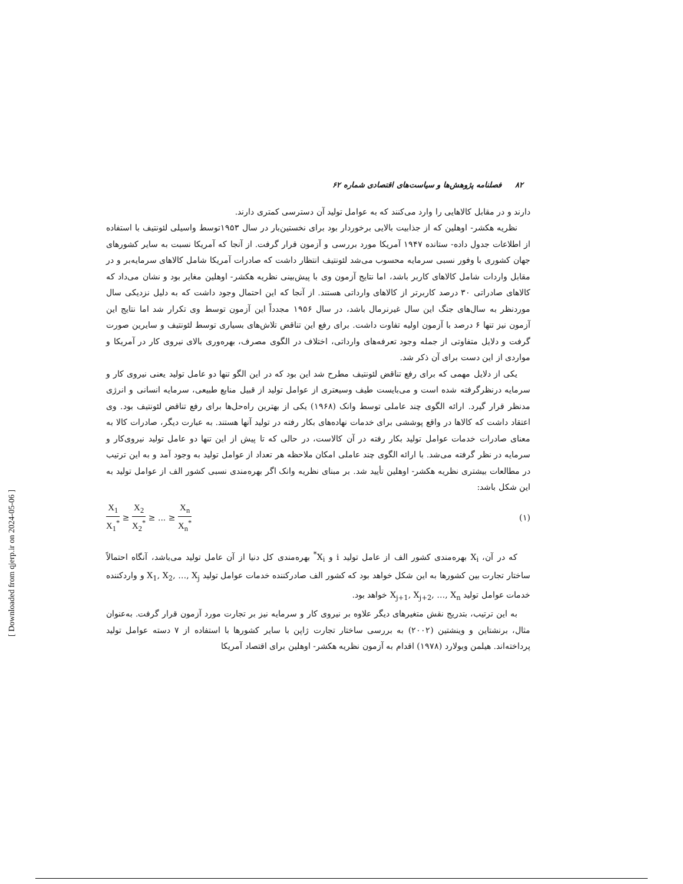۸۲ فصلنامه پژوهش‌ها و سیاست‌های اقتصادی شماره ۶۲
دارند و در مقابل کالاهایی را وارد می‌کنند که به عوامل تولید آن دسترسی کمتری دارند.
نظریه هکشر- اوهلین که از جذابیت بالایی برخوردار بود برای نخستین‌بار در سال ۱۹۵۳توسط واسیلی لئونتیف با استفاده از اطلاعات جدول داده- ستانده ۱۹۴۷ آمریکا مورد بررسی و آزمون قرار گرفت. از آنجا که آمریکا نسبت به سایر کشورهای جهان کشوری با وفور نسبی سرمایه محسوب می‌شد لئونتیف انتظار داشت که صادرات آمریکا شامل کالاهای سرمایه‌بر و در مقابل واردات شامل کالاهای کاربر باشد، اما نتایج آزمون وی با پیش‌بینی نظریه هکشر- اوهلین مغایر بود و نشان می‌داد که کالاهای صادراتی ۳۰ درصد کاربرتر از کالاهای وارداتی هستند. از آنجا که این احتمال وجود داشت که به دلیل نزدیکی سال موردنظر به سال‌های جنگ این سال غیرنرمال باشد، در سال ۱۹۵۶ مجدداً این آزمون توسط وی تکرار شد اما نتایج این آزمون نیز تنها ۶ درصد با آزمون اولیه تفاوت داشت. برای رفع این تناقض تلاش‌های بسیاری توسط لئونتیف و سایرین صورت گرفت و دلایل متفاوتی از جمله وجود تعرفه‌های وارداتی، اختلاف در الگوی مصرف، بهره‌وری بالای نیروی کار در آمریکا و مواردی از این دست برای آن ذکر شد.
یکی از دلایل مهمی که برای رفع تناقض لئونتیف مطرح شد این بود که در این الگو تنها دو عامل تولید یعنی نیروی کار و سرمایه درنظرگرفته شده است و می‌بایست طیف وسیعتری از عوامل تولید از قبیل منابع طبیعی، سرمایه انسانی و انرژی مدنظر قرار گیرد. ارائه الگوی چند عاملی توسط وانک (۱۹۶۸) یکی از بهترین راه‌حل‌ها برای رفع تناقض لئونتیف بود. وی اعتقاد داشت که کالاها در واقع پوششی برای خدمات نهاده‌های بکار رفته در تولید آنها هستند. به عبارت دیگر، صادرات کالا به معنای صادرات خدمات عوامل تولید بکار رفته در آن کالاست، در حالی که تا پیش از این تنها دو عامل تولید نیروی‌کار و سرمایه در نظر گرفته می‌شد. با ارائه الگوی چند عاملی امکان ملاحظه هر تعداد از عوامل تولید به وجود آمد و به این ترتیب در مطالعات بیشتری نظریه هکشر- اوهلین تأیید شد. بر مبنای نظریه وانک اگر بهره‌مندی نسبی کشور الف از عوامل تولید به این شکل باشد:
X<sub>1</sub> X<sub>1</sub><sup>*</sup> ≥ X<sub>2</sub> X<sub>2</sub><sup>*</sup> ≥ ... ≥ X<sub>n</sub> X<sub>n</sub><sup>*</sup>
(۱)
که در آن، X<sub>i</sub> بهره‌مندی کشور الف از عامل تولید i و X<sub>i</sub><sup>*</sup> بهره‌مندی کل دنیا از آن عامل تولید می‌باشد، آنگاه احتمالاً ساختار تجارت بین کشورها به این شکل خواهد بود که کشور الف صادرکننده خدمات عوامل تولید X<sub>1</sub>, X<sub>2</sub>, …, X<sub>j</sub> و واردکننده خدمات عوامل تولید X<sub>j+1</sub>, X<sub>j+2</sub>, …, X<sub>n</sub> خواهد بود.
به این ترتیب، بتدریج نقش متغیرهای دیگر علاوه بر نیروی کار و سرمایه نیز بر تجارت مورد آزمون قرار گرفت. به‌عنوان مثال، برنشتاین و وینشتین (۲۰۰۲) به بررسی ساختار تجارت ژاپن با سایر کشورها با استفاده از ۷ دسته عوامل تولید پرداخته‌اند. هیلمن وبولارد (۱۹۷۸) اقدام به آزمون نظریه هکشر- اوهلین برای اقتصاد آمریکا
[ Downloaded from qjerp.ir on 2024-05-06 ]